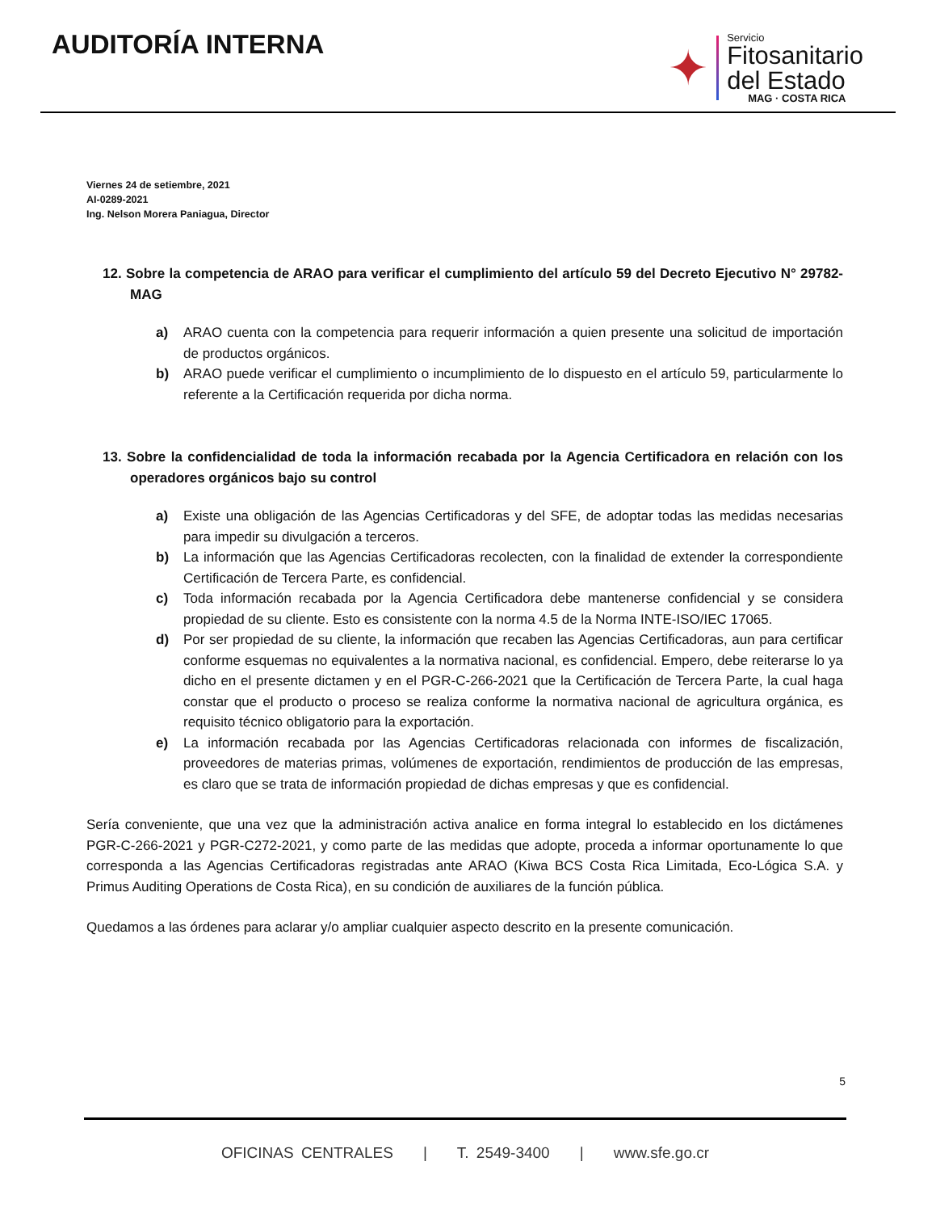AUDITORÍA INTERNA
✦
Servicio
Fitosanitario
del Estado
MAG · COSTA RICA
Viernes 24 de setiembre, 2021
AI-0289-2021
Ing. Nelson Morera Paniagua, Director
12. Sobre la competencia de ARAO para verificar el cumplimiento del artículo 59 del Decreto Ejecutivo N° 29782-MAG
a) ARAO cuenta con la competencia para requerir información a quien presente una solicitud de importación de productos orgánicos.
b) ARAO puede verificar el cumplimiento o incumplimiento de lo dispuesto en el artículo 59, particularmente lo referente a la Certificación requerida por dicha norma.
13. Sobre la confidencialidad de toda la información recabada por la Agencia Certificadora en relación con los operadores orgánicos bajo su control
a) Existe una obligación de las Agencias Certificadoras y del SFE, de adoptar todas las medidas necesarias para impedir su divulgación a terceros.
b) La información que las Agencias Certificadoras recolecten, con la finalidad de extender la correspondiente Certificación de Tercera Parte, es confidencial.
c) Toda información recabada por la Agencia Certificadora debe mantenerse confidencial y se considera propiedad de su cliente. Esto es consistente con la norma 4.5 de la Norma INTE-ISO/IEC 17065.
d) Por ser propiedad de su cliente, la información que recaben las Agencias Certificadoras, aun para certificar conforme esquemas no equivalentes a la normativa nacional, es confidencial. Empero, debe reiterarse lo ya dicho en el presente dictamen y en el PGR-C-266-2021 que la Certificación de Tercera Parte, la cual haga constar que el producto o proceso se realiza conforme la normativa nacional de agricultura orgánica, es requisito técnico obligatorio para la exportación.
e) La información recabada por las Agencias Certificadoras relacionada con informes de fiscalización, proveedores de materias primas, volúmenes de exportación, rendimientos de producción de las empresas, es claro que se trata de información propiedad de dichas empresas y que es confidencial.
Sería conveniente, que una vez que la administración activa analice en forma integral lo establecido en los dictámenes PGR-C-266-2021 y PGR-C272-2021, y como parte de las medidas que adopte, proceda a informar oportunamente lo que corresponda a las Agencias Certificadoras registradas ante ARAO (Kiwa BCS Costa Rica Limitada, Eco-Lógica S.A. y Primus Auditing Operations de Costa Rica), en su condición de auxiliares de la función pública.
Quedamos a las órdenes para aclarar y/o ampliar cualquier aspecto descrito en la presente comunicación.
5
OFICINAS CENTRALES | T. 2549-3400 | www.sfe.go.cr